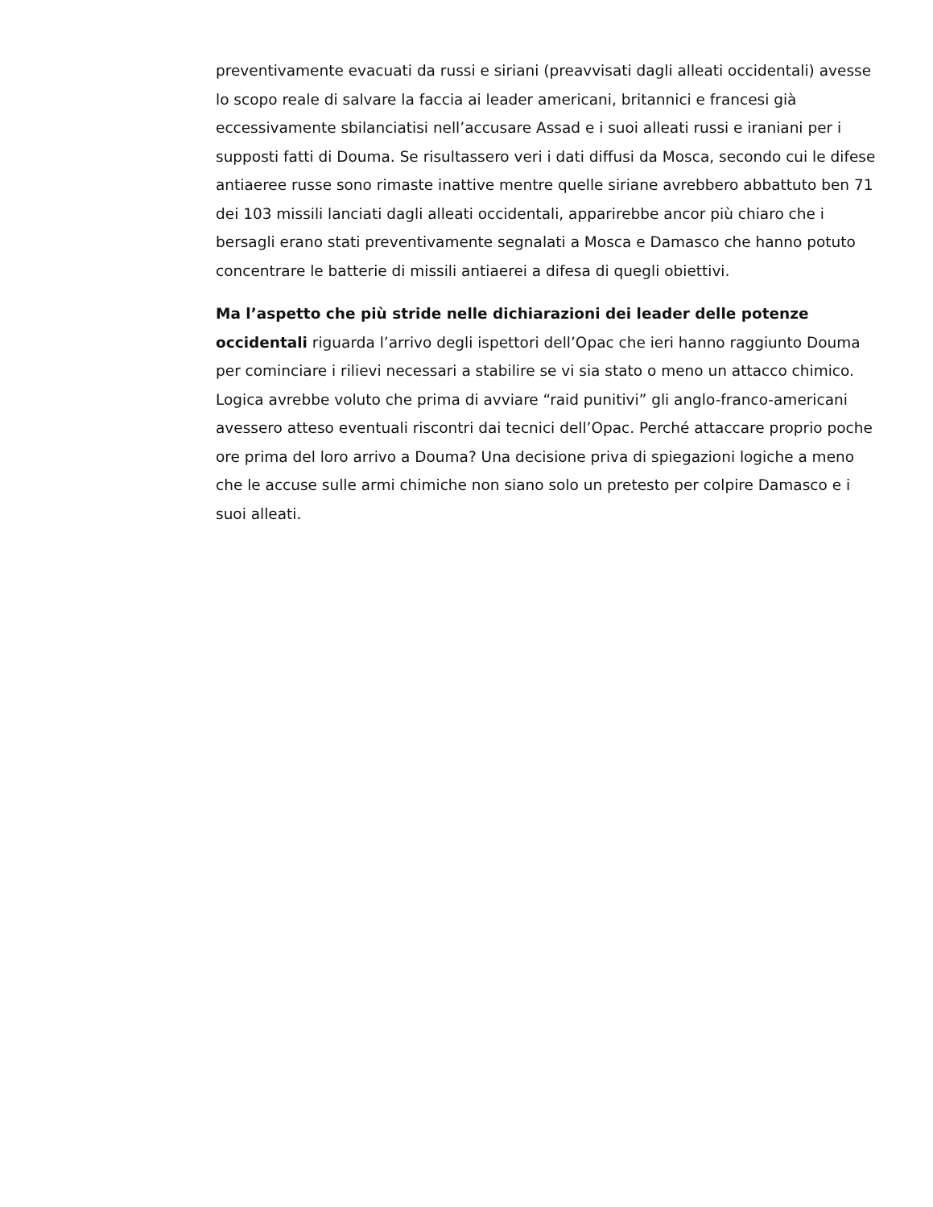preventivamente evacuati da russi e siriani (preavvisati dagli alleati occidentali) avesse lo scopo reale di salvare la faccia ai leader americani, britannici e francesi già eccessivamente sbilanciatisi nell’accusare Assad e i suoi alleati russi e iraniani per i supposti fatti di Douma. Se risultassero veri i dati diffusi da Mosca, secondo cui le difese antiaeree russe sono rimaste inattive mentre quelle siriane avrebbero abbattuto ben 71 dei 103 missili lanciati dagli alleati occidentali, apparirebbe ancor più chiaro che i bersagli erano stati preventivamente segnalati a Mosca e Damasco che hanno potuto concentrare le batterie di missili antiaerei a difesa di quegli obiettivi.
Ma l’aspetto che più stride nelle dichiarazioni dei leader delle potenze occidentali riguarda l’arrivo degli ispettori dell’Opac che ieri hanno raggiunto Douma per cominciare i rilievi necessari a stabilire se vi sia stato o meno un attacco chimico. Logica avrebbe voluto che prima di avviare “raid punitivi” gli anglo-franco-americani avessero atteso eventuali riscontri dai tecnici dell’Opac. Perché attaccare proprio poche ore prima del loro arrivo a Douma? Una decisione priva di spiegazioni logiche a meno che le accuse sulle armi chimiche non siano solo un pretesto per colpire Damasco e i suoi alleati.